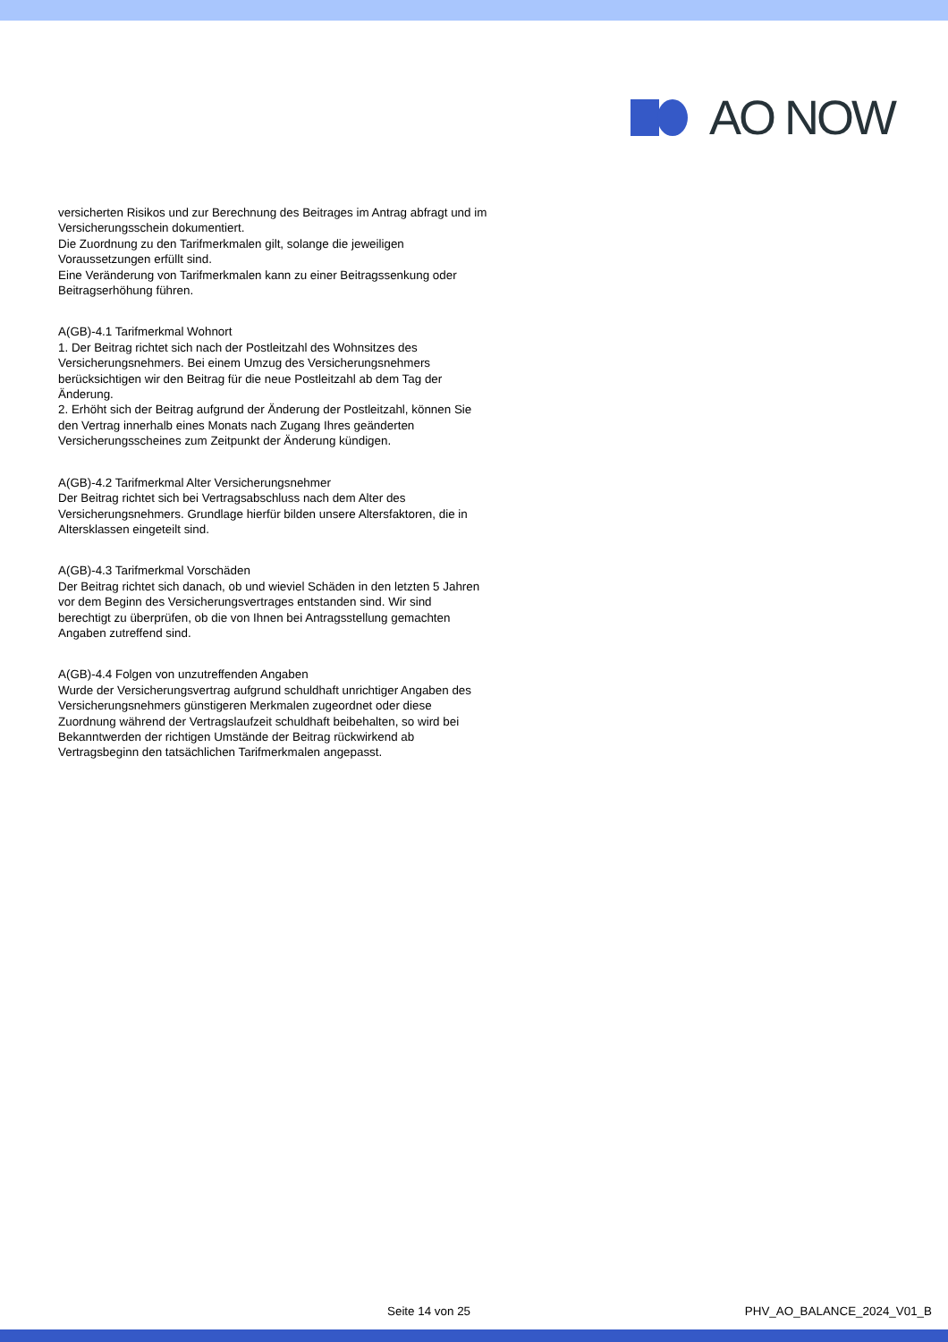AO NOW
versicherten Risikos und zur Berechnung des Beitrages im Antrag abfragt und im Versicherungsschein dokumentiert.
Die Zuordnung zu den Tarifmerkmalen gilt, solange die jeweiligen Voraussetzungen erfüllt sind.
Eine Veränderung von Tarifmerkmalen kann zu einer Beitragssenkung oder Beitragserhöhung führen.
A(GB)-4.1 Tarifmerkmal Wohnort
1. Der Beitrag richtet sich nach der Postleitzahl des Wohnsitzes des Versicherungsnehmers. Bei einem Umzug des Versicherungsnehmers berücksichtigen wir den Beitrag für die neue Postleitzahl ab dem Tag der Änderung.
2. Erhöht sich der Beitrag aufgrund der Änderung der Postleitzahl, können Sie den Vertrag innerhalb eines Monats nach Zugang Ihres geänderten Versicherungsscheines zum Zeitpunkt der Änderung kündigen.
A(GB)-4.2 Tarifmerkmal Alter Versicherungsnehmer
Der Beitrag richtet sich bei Vertragsabschluss nach dem Alter des Versicherungsnehmers. Grundlage hierfür bilden unsere Altersfaktoren, die in Altersklassen eingeteilt sind.
A(GB)-4.3 Tarifmerkmal Vorschäden
Der Beitrag richtet sich danach, ob und wieviel Schäden in den letzten 5 Jahren vor dem Beginn des Versicherungsvertrages entstanden sind. Wir sind berechtigt zu überprüfen, ob die von Ihnen bei Antragsstellung gemachten Angaben zutreffend sind.
A(GB)-4.4 Folgen von unzutreffenden Angaben
Wurde der Versicherungsvertrag aufgrund schuldhaft unrichtiger Angaben des Versicherungsnehmers günstigeren Merkmalen zugeordnet oder diese Zuordnung während der Vertragslaufzeit schuldhaft beibehalten, so wird bei Bekanntwerden der richtigen Umstände der Beitrag rückwirkend ab Vertragsbeginn den tatsächlichen Tarifmerkmalen angepasst.
Seite 14 von 25 PHV_AO_BALANCE_2024_V01_B